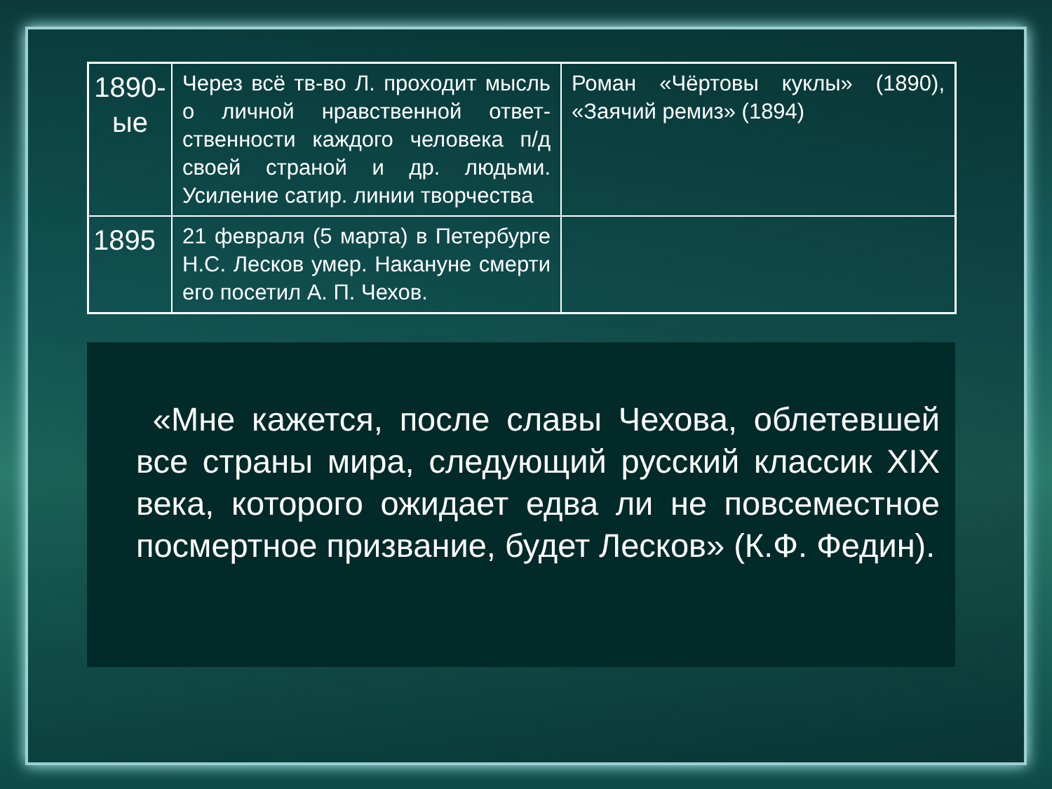| 1890-ые | Через всё тв-во Л. проходит мысль о личной нравственной ответ-ственности каждого человека п/д своей страной и др. людьми. Усиление сатир. линии творчества | Роман «Чёртовы куклы» (1890), «Заячий ремиз» (1894) |
| 1895 | 21 февраля (5 марта) в Петербурге Н.С. Лесков умер. Накануне смерти его посетил А. П. Чехов. | |
«Мне кажется, после славы Чехова, облетевшей все страны мира, следующий русский классик XIX века, которого ожидает едва ли не повсеместное посмертное призвание, будет Лесков» (К.Ф. Федин).